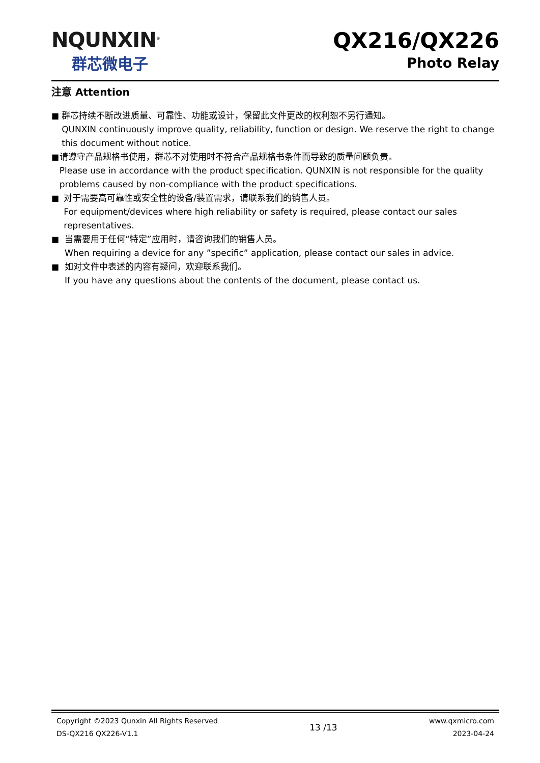NQUNXIN<sup>®</sup>
群芯微电子
QX216/QX226
Photo Relay
注意 Attention
■ 群芯持续不断改进质量、可靠性、功能或设计，保留此文件更改的权利恕不另行通知。
QUNXIN continuously improve quality, reliability, function or design. We reserve the right to change this document without notice.
■ 请遵守产品规格书使用，群芯不对使用时不符合产品规格书条件而导致的质量问题负责。
Please use in accordance with the product specification. QUNXIN is not responsible for the quality problems caused by non-compliance with the product specifications.
■ 对于需要高可靠性或安全性的设备/装置需求，请联系我们的销售人员。
For equipment/devices where high reliability or safety is required, please contact our sales representatives.
■ 当需要用于任何“特定”应用时，请咨询我们的销售人员。
When requiring a device for any ”specific” application, please contact our sales in advice.
■ 如对文件中表述的内容有疑问，欢迎联系我们。
If you have any questions about the contents of the document, please contact us.
Copyright ©2023 Qunxin All Rights Reserved
DS-QX216 QX226-V1.1
13 /13
www.qxmicro.com
2023-04-24